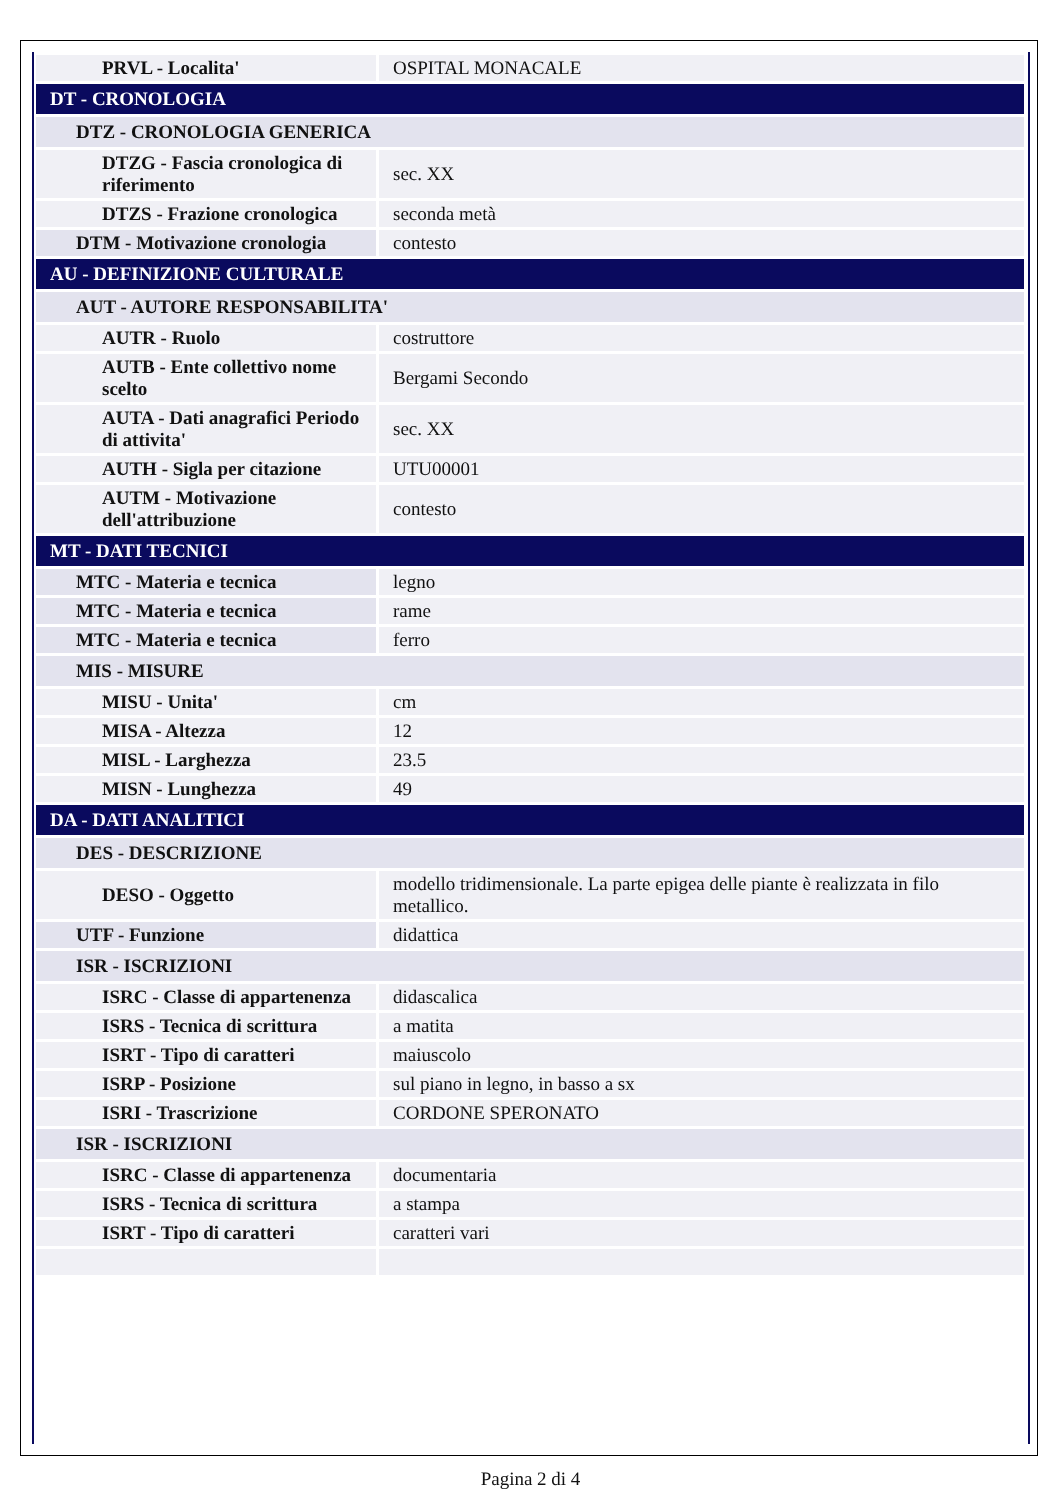| PRVL - Localita' | OSPITAL MONACALE |
| DT - CRONOLOGIA | |
| DTZ - CRONOLOGIA GENERICA | |
| DTZG - Fascia cronologica di riferimento | sec. XX |
| DTZS - Frazione cronologica | seconda metà |
| DTM - Motivazione cronologia | contesto |
| AU - DEFINIZIONE CULTURALE | |
| AUT - AUTORE RESPONSABILITA' | |
| AUTR - Ruolo | costruttore |
| AUTB - Ente collettivo nome scelto | Bergami Secondo |
| AUTA - Dati anagrafici Periodo di attivita' | sec. XX |
| AUTH - Sigla per citazione | UTU00001 |
| AUTM - Motivazione dell'attribuzione | contesto |
| MT - DATI TECNICI | |
| MTC - Materia e tecnica | legno |
| MTC - Materia e tecnica | rame |
| MTC - Materia e tecnica | ferro |
| MIS - MISURE | |
| MISU - Unita' | cm |
| MISA - Altezza | 12 |
| MISL - Larghezza | 23.5 |
| MISN - Lunghezza | 49 |
| DA - DATI ANALITICI | |
| DES - DESCRIZIONE | |
| DESO - Oggetto | modello tridimensionale. La parte epigea delle piante è realizzata in filo metallico. |
| UTF - Funzione | didattica |
| ISR - ISCRIZIONI | |
| ISRC - Classe di appartenenza | didascalica |
| ISRS - Tecnica di scrittura | a matita |
| ISRT - Tipo di caratteri | maiuscolo |
| ISRP - Posizione | sul piano in legno, in basso a sx |
| ISRI - Trascrizione | CORDONE SPERONATO |
| ISR - ISCRIZIONI | |
| ISRC - Classe di appartenenza | documentaria |
| ISRS - Tecnica di scrittura | a stampa |
| ISRT - Tipo di caratteri | caratteri vari |
Pagina 2 di 4